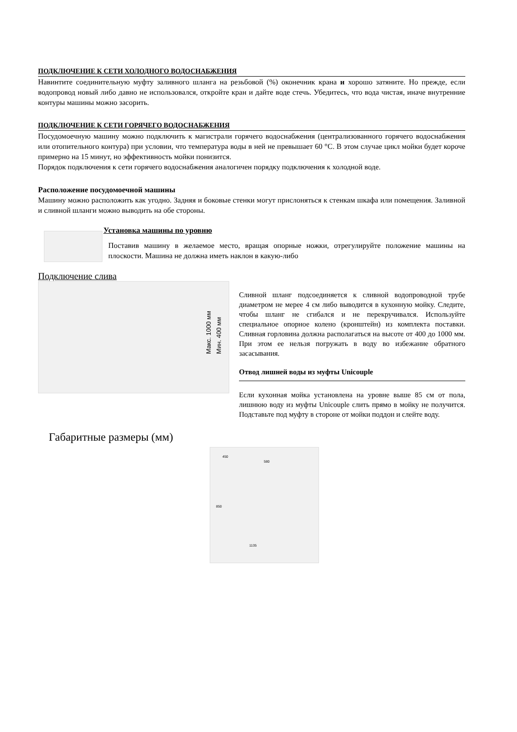ПОДКЛЮЧЕНИЕ К СЕТИ ХОЛОДНОГО ВОДОСНАБЖЕНИЯ
Навинтите соединительную муфту заливного шланга на резьбовой (%) оконечник крана и хорошо затяните. Но прежде, если водопровод новый либо давно не использовался, откройте кран и дайте воде стечь. Убедитесь, что вода чистая, иначе внутренние контуры машины можно засорить.
ПОДКЛЮЧЕНИЕ К СЕТИ ГОРЯЧЕГО ВОДОСНАБЖЕНИЯ
Посудомоечную машину можно подключить к магистрали горячего водоснабжения (централизованного горячего водоснабжения или отопительного контура) при условии, что температура воды в ней не превышает 60 °С. В этом случае цикл мойки будет короче примерно на 15 минут, но эффективность мойки понизится.
Порядок подключения к сети горячего водоснабжения аналогичен порядку подключения к холодной воде.
Расположение посудомоечной машины
Машину можно расположить как угодно. Задняя и боковые стенки могут прислоняться к стенкам шкафа или помещения. Заливной и сливной шланги можно выводить на обе стороны.
Установка машины по уровню
Поставив машину в желаемое место, вращая опорные ножки, отрегулируйте положение машины на плоскости. Машина не должна иметь наклон в какую-либо
Подключение слива
Макс. 1000 мм
Мин. 400 мм
Сливной шланг подсоединяется к сливной водопроводной трубе диаметром не мерее 4 см либо выводится в кухонную мойку. Следите, чтобы шланг не сгибался и не перекручивался. Используйте специальное опорное колено (кронштейн) из комплекта поставки. Сливная горловина должна располагаться на высоте от 400 до 1000 мм. При этом ее нельзя погружать в воду во избежание обратного засасывания.
Отвод лишней воды из муфты Unicouple
Если кухонная мойка установлена на уровне выше 85 см от пола, лишнюю воду из муфты Unicouple слить прямо в мойку не получится. Подставьте под муфту в стороне от мойки поддон и слейте воду.
Габаритные размеры (мм)
450
580
850
1135